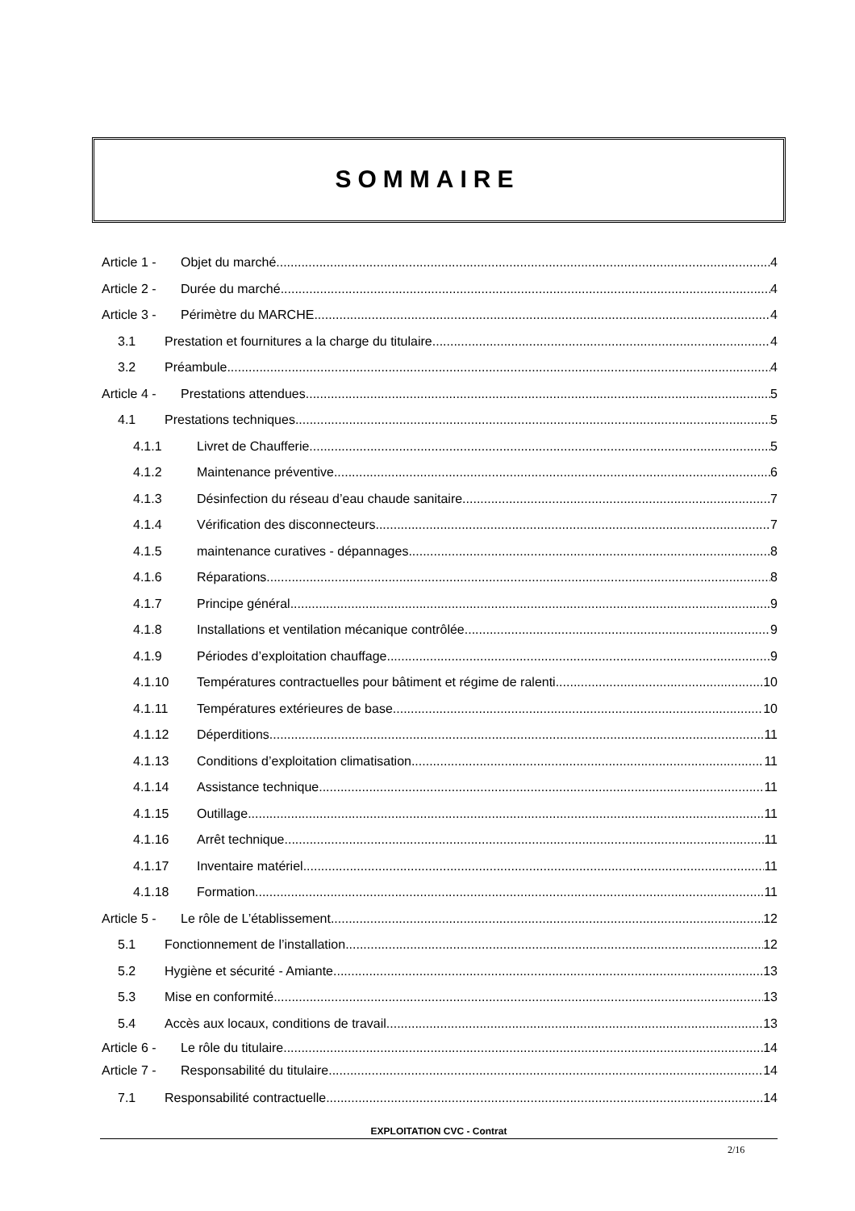SOMMAIRE
Article 1 - Objet du marché 4
Article 2 - Durée du marché 4
Article 3 - Périmètre du MARCHE 4
3.1 Prestation et fournitures a la charge du titulaire 4
3.2 Préambule 4
Article 4 - Prestations attendues 5
4.1 Prestations techniques 5
4.1.1 Livret de Chaufferie 5
4.1.2 Maintenance préventive 6
4.1.3 Désinfection du réseau d’eau chaude sanitaire 7
4.1.4 Vérification des disconnecteurs 7
4.1.5 maintenance curatives - dépannages 8
4.1.6 Réparations 8
4.1.7 Principe général 9
4.1.8 Installations et ventilation mécanique contrôlée 9
4.1.9 Périodes d’exploitation chauffage 9
4.1.10 Températures contractuelles pour bâtiment et régime de ralenti 10
4.1.11 Températures extérieures de base 10
4.1.12 Déperditions 11
4.1.13 Conditions d’exploitation climatisation 11
4.1.14 Assistance technique 11
4.1.15 Outillage 11
4.1.16 Arrêt technique 11
4.1.17 Inventaire matériel 11
4.1.18 Formation 11
Article 5 - Le rôle de L’établissement 12
5.1 Fonctionnement de l’installation 12
5.2 Hygiène et sécurité - Amiante 13
5.3 Mise en conformité 13
5.4 Accès aux locaux, conditions de travail 13
Article 6 - Le rôle du titulaire 14
Article 7 - Responsabilité du titulaire 14
7.1 Responsabilité contractuelle 14
EXPLOITATION CVC - Contrat
2/16